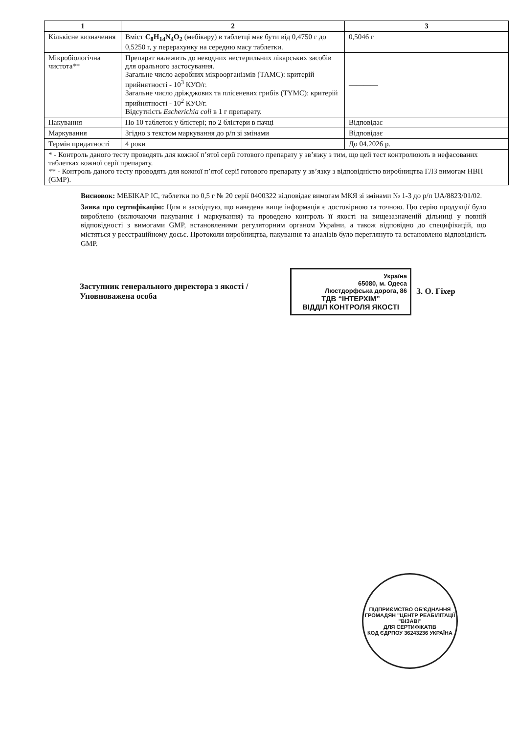| 1 | 2 | 3 |
| --- | --- | --- |
| Кількісне визначення | Вміст C<sub>8</sub>H<sub>14</sub>N<sub>4</sub>O<sub>2</sub> (мебікару) в таблетці має бути від 0,4750 г до 0,5250 г, у перерахунку на середню масу таблетки. | 0,5046 г |
| Мікробіологічна чистота** | Препарат належить до неводних нестерильних лікарських засобів для орального застосування. Загальне число аеробних мікроорганізмів (ТАМС): критерій прийнятності - 10<sup>3</sup> КУО/г. Загальне число дріжджових та плісеневих грибів (ТYМС): критерій прийнятності - 10<sup>2</sup> КУО/г. Відсутність Escherichia coli в 1 г препарату. | ———— |
| Пакування | По 10 таблеток у блістері; по 2 блістери в пачці | Відповідає |
| Маркування | Згідно з текстом маркування до р/п зі змінами | Відповідає |
| Термін придатності | 4 роки | До 04.2026 р. |
| * - Контроль даного тесту проводять для кожної п’ятої серії готового препарату у зв’язку з тим, що цей тест контролюють в нефасованих таблетках кожної серії препарату. ** - Контроль даного тесту проводять для кожної п’ятої серії готового препарату у зв’язку з відповідністю виробництва ГЛЗ вимогам НВП (GMP). | | |
Висновок: МЕБІКАР ІС, таблетки по 0,5 г № 20 серії 0400322 відповідає вимогам МКЯ зі змінами № 1-3 до р/п UA/8823/01/02.
Заява про сертифікацію: Цим я засвідчую, що наведена вище інформація є достовірною та точною. Цю серію продукції було вироблено (включаючи пакування і маркування) та проведено контроль її якості на вищезазначеній дільниці у повній відповідності з вимогами GMP, встановленими регуляторним органом України, а також відповідно до специфікацій, що містяться у реєстраційному досьє. Протоколи виробництва, пакування та аналізів було переглянуто та встановлено відповідність GMP.
Заступник генерального директора з якості /Уповноважена особа
Україна
65080, м. Одеса
Люстдорфська дорога, 86
ТДВ “ІНТЕРХІМ”
ВІДДІЛ КОНТРОЛЯ ЯКОСТІ
З. О. Гіхер
ПІДПРИЄМСТВО ОБ'ЄДНАННЯ ГРОМАДЯН "ЦЕНТР РЕАБІЛІТАЦІЇ "ВІЗАВІ"
ДЛЯ СЕРТИФІКАТІВ
КОД ЄДРПОУ 36243236 УКРАЇНА